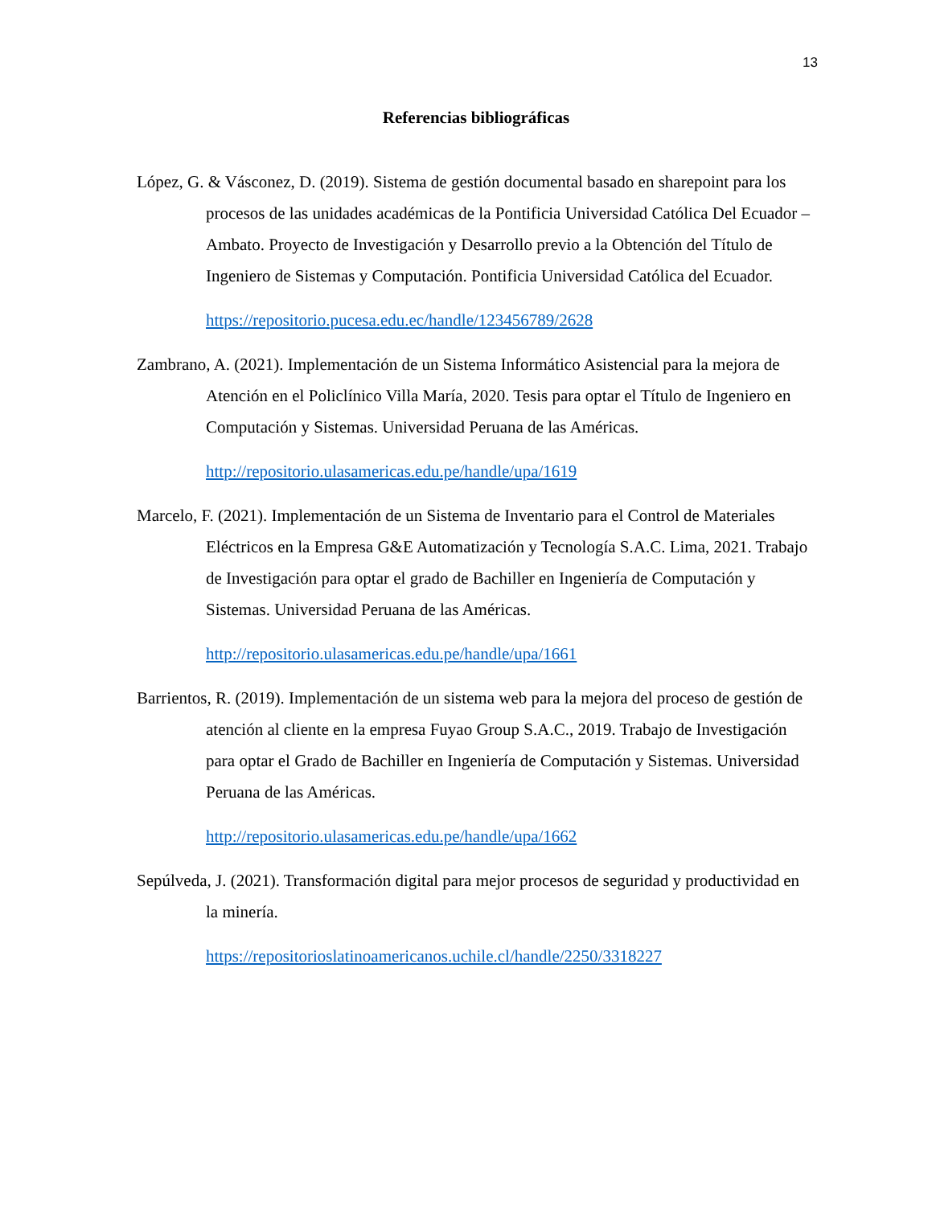13
Referencias bibliográficas
López, G. & Vásconez, D. (2019). Sistema de gestión documental basado en sharepoint para los procesos de las unidades académicas de la Pontificia Universidad Católica Del Ecuador – Ambato. Proyecto de Investigación y Desarrollo previo a la Obtención del Título de Ingeniero de Sistemas y Computación. Pontificia Universidad Católica del Ecuador.
https://repositorio.pucesa.edu.ec/handle/123456789/2628
Zambrano, A. (2021). Implementación de un Sistema Informático Asistencial para la mejora de Atención en el Policlínico Villa María, 2020. Tesis para optar el Título de Ingeniero en Computación y Sistemas. Universidad Peruana de las Américas.
http://repositorio.ulasamericas.edu.pe/handle/upa/1619
Marcelo, F. (2021). Implementación de un Sistema de Inventario para el Control de Materiales Eléctricos en la Empresa G&E Automatización y Tecnología S.A.C. Lima, 2021. Trabajo de Investigación para optar el grado de Bachiller en Ingeniería de Computación y Sistemas. Universidad Peruana de las Américas.
http://repositorio.ulasamericas.edu.pe/handle/upa/1661
Barrientos, R. (2019). Implementación de un sistema web para la mejora del proceso de gestión de atención al cliente en la empresa Fuyao Group S.A.C., 2019. Trabajo de Investigación para optar el Grado de Bachiller en Ingeniería de Computación y Sistemas. Universidad Peruana de las Américas.
http://repositorio.ulasamericas.edu.pe/handle/upa/1662
Sepúlveda, J. (2021). Transformación digital para mejor procesos de seguridad y productividad en la minería.
https://repositorioslatinoamericanos.uchile.cl/handle/2250/3318227